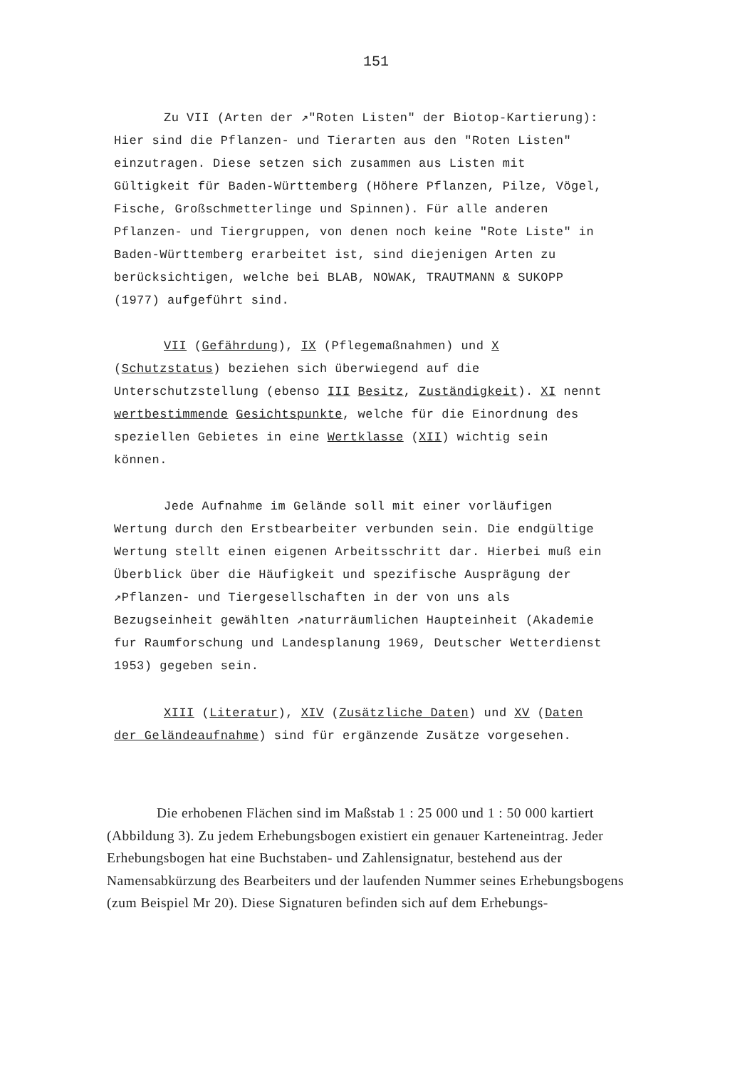151
Zu VII (Arten der ↗"Roten Listen" der Biotop-Kartierung): Hier sind die Pflanzen- und Tierarten aus den "Roten Listen" einzutragen. Diese setzen sich zusammen aus Listen mit Gültigkeit für Baden-Württemberg (Höhere Pflanzen, Pilze, Vögel, Fische, Großschmetterlinge und Spinnen). Für alle anderen Pflanzen- und Tiergruppen, von denen noch keine "Rote Liste" in Baden-Württemberg erarbeitet ist, sind diejenigen Arten zu berücksichtigen, welche bei BLAB, NOWAK, TRAUTMANN & SUKOPP (1977) aufgeführt sind.
VII (Gefährdung), IX (Pflegemaßnahmen) und X (Schutzstatus) beziehen sich überwiegend auf die Unterschutzstellung (ebenso III Besitz, Zuständigkeit). XI nennt wertbestimmende Gesichtspunkte, welche für die Einordnung des speziellen Gebietes in eine Wertklasse (XII) wichtig sein können.
Jede Aufnahme im Gelände soll mit einer vorläufigen Wertung durch den Erstbearbeiter verbunden sein. Die endgültige Wertung stellt einen eigenen Arbeitsschritt dar. Hierbei muß ein Überblick über die Häufigkeit und spezifische Ausprägung der ↗Pflanzen- und Tiergesellschaften in der von uns als Bezugseinheit gewählten ↗naturräumlichen Haupteinheit (Akademie fur Raumforschung und Landesplanung 1969, Deutscher Wetterdienst 1953) gegeben sein.
XIII (Literatur), XIV (Zusätzliche Daten) und XV (Daten der Geländeaufnahme) sind für ergänzende Zusätze vorgesehen.
Die erhobenen Flächen sind im Maßstab 1 : 25 000 und 1 : 50 000 kartiert (Abbildung 3). Zu jedem Erhebungsbogen existiert ein genauer Karteneintrag. Jeder Erhebungsbogen hat eine Buchstaben- und Zahlensignatur, bestehend aus der Namensabkürzung des Bearbeiters und der laufenden Nummer seines Erhebungsbogens (zum Beispiel Mr 20). Diese Signaturen befinden sich auf dem Erhebungs-